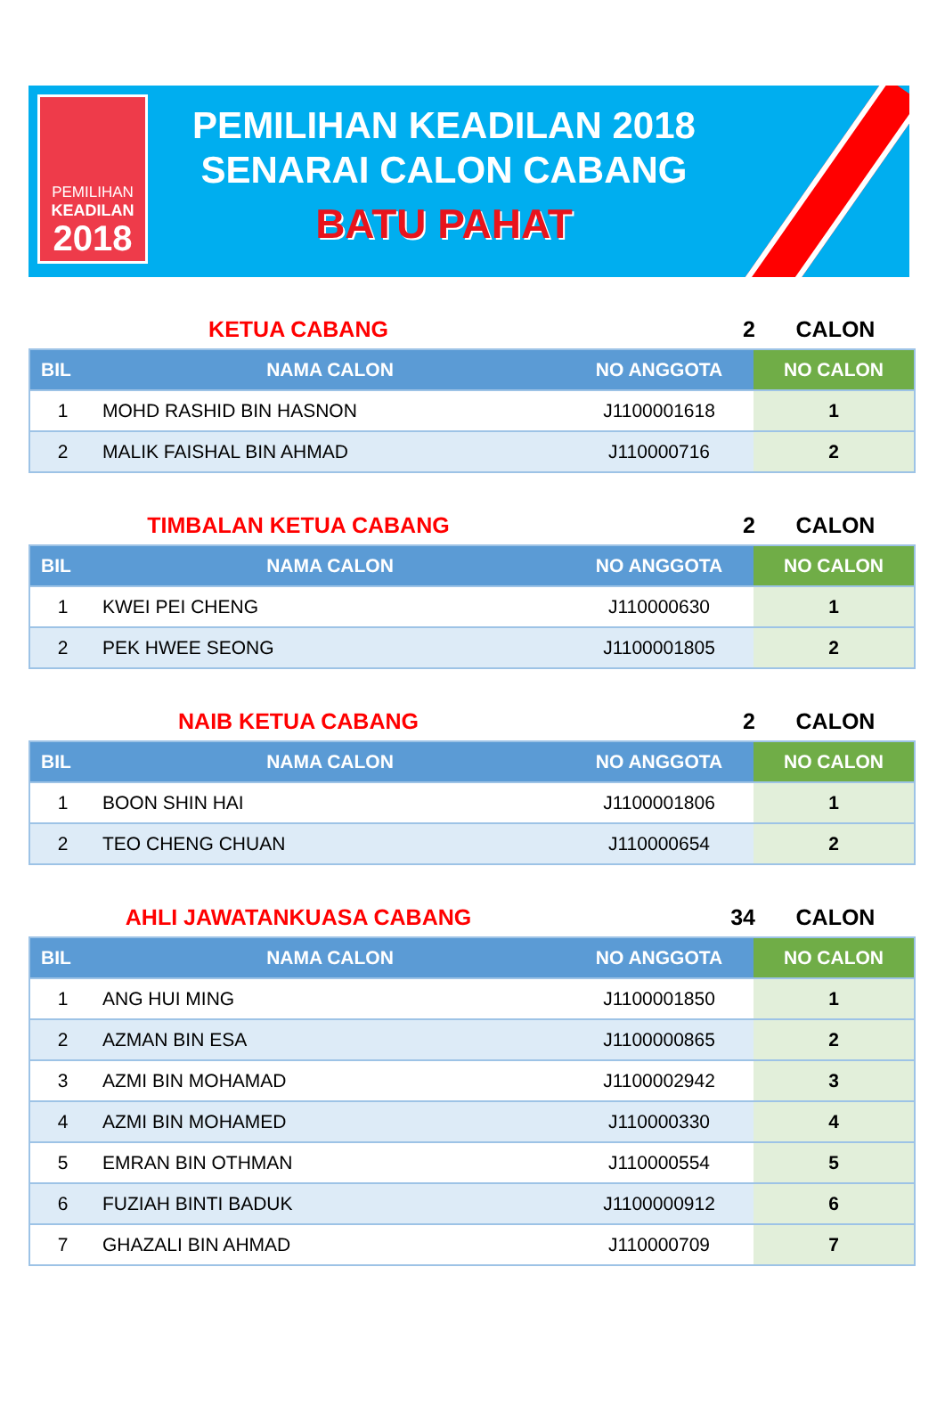PEMILIHAN
KEADILAN
2018
PEMILIHAN KEADILAN 2018
SENARAI CALON CABANG
BATU PAHAT
KETUA CABANG 2 CALON
| BIL | NAMA CALON | NO ANGGOTA | NO CALON |
| --- | --- | --- | --- |
| 1 | MOHD RASHID BIN HASNON | J1100001618 | 1 |
| 2 | MALIK FAISHAL BIN AHMAD | J110000716 | 2 |
TIMBALAN KETUA CABANG 2 CALON
| BIL | NAMA CALON | NO ANGGOTA | NO CALON |
| --- | --- | --- | --- |
| 1 | KWEI PEI CHENG | J110000630 | 1 |
| 2 | PEK HWEE SEONG | J1100001805 | 2 |
NAIB KETUA CABANG 2 CALON
| BIL | NAMA CALON | NO ANGGOTA | NO CALON |
| --- | --- | --- | --- |
| 1 | BOON SHIN HAI | J1100001806 | 1 |
| 2 | TEO CHENG CHUAN | J110000654 | 2 |
AHLI JAWATANKUASA CABANG 34 CALON
| BIL | NAMA CALON | NO ANGGOTA | NO CALON |
| --- | --- | --- | --- |
| 1 | ANG HUI MING | J1100001850 | 1 |
| 2 | AZMAN BIN ESA | J1100000865 | 2 |
| 3 | AZMI BIN MOHAMAD | J1100002942 | 3 |
| 4 | AZMI BIN MOHAMED | J110000330 | 4 |
| 5 | EMRAN BIN OTHMAN | J110000554 | 5 |
| 6 | FUZIAH BINTI BADUK | J1100000912 | 6 |
| 7 | GHAZALI BIN AHMAD | J110000709 | 7 |